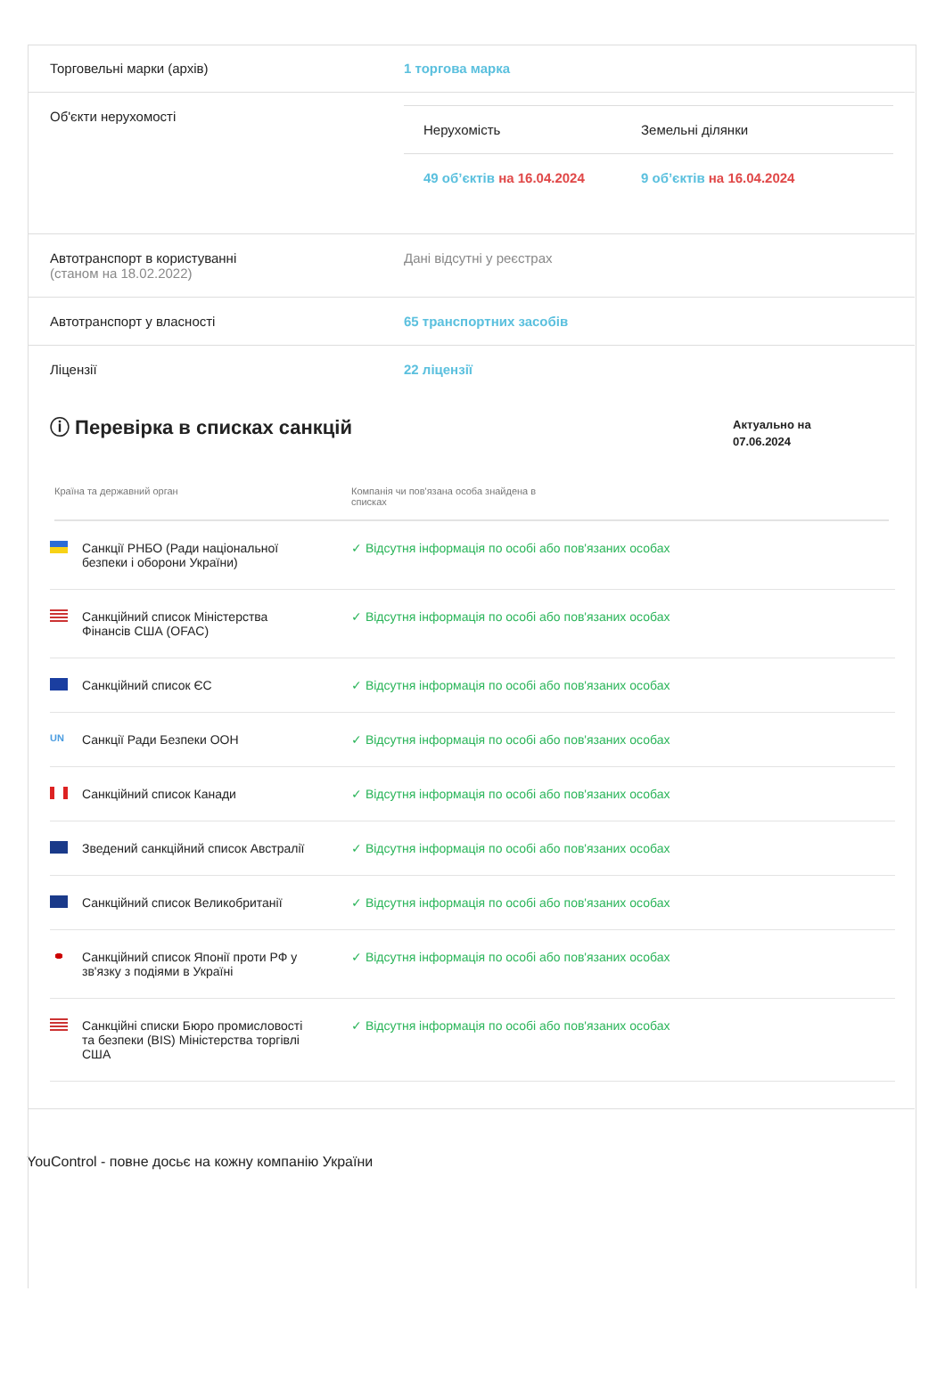Торговельні марки (архів) 1 торгова марка
Об'єкти нерухомості
| Нерухомість | Земельні ділянки |
| --- | --- |
| 49 об’єктів на 16.04.2024 | 9 об’єктів на 16.04.2024 |
Автотранспорт в користуванні
(станом на 18.02.2022)
Дані відсутні у реєстрах
Автотранспорт у власності 65 транспортних засобів
Ліцензії 22 ліцензії
ⓘ Перевірка в списках санкцій
Актуально на
07.06.2024
Країна та державний орган Компанія чи пов'язана особа знайдена в списках
| Санкції РНБО (Ради національної безпеки і оборони України) | ✓ Відсутня інформація по особі або пов'язаних особах |
| Санкційний список Міністерства Фінансів США (OFAC) | ✓ Відсутня інформація по особі або пов'язаних особах |
| Санкційний список ЄС | ✓ Відсутня інформація по особі або пов'язаних особах |
| UN Санкції Ради Безпеки ООН | ✓ Відсутня інформація по особі або пов'язаних особах |
| Санкційний список Канади | ✓ Відсутня інформація по особі або пов'язаних особах |
| Зведений санкційний список Австралії | ✓ Відсутня інформація по особі або пов'язаних особах |
| Санкційний список Великобританії | ✓ Відсутня інформація по особі або пов'язаних особах |
| Санкційний список Японії проти РФ у зв'язку з подіями в Україні | ✓ Відсутня інформація по особі або пов'язаних особах |
| Санкційні списки Бюро промисловості та безпеки (BIS) Міністерства торгівлі США | ✓ Відсутня інформація по особі або пов'язаних особах |
YouControl - повне досьє на кожну компанію України